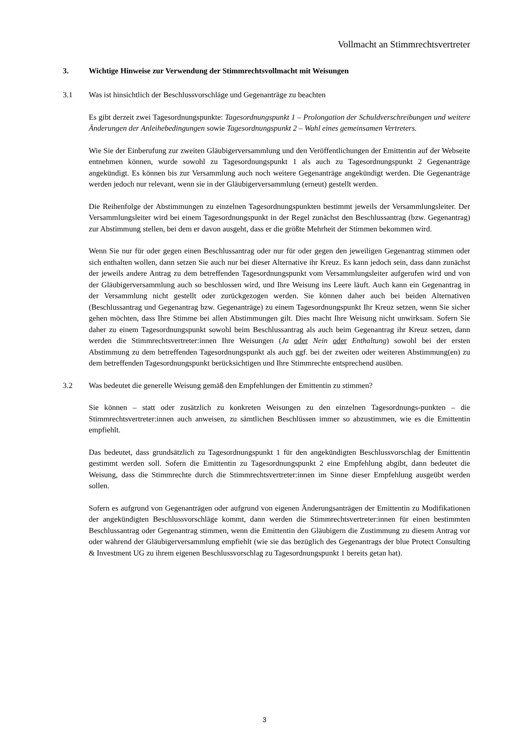Vollmacht an Stimmrechtsvertreter
3. Wichtige Hinweise zur Verwendung der Stimmrechtsvollmacht mit Weisungen
3.1 Was ist hinsichtlich der Beschlussvorschläge und Gegenanträge zu beachten
Es gibt derzeit zwei Tagesordnungspunkte: Tagesordnungspunkt 1 – Prolongation der Schuldverschreibungen und weitere Änderungen der Anleihebedingungen sowie Tagesordnungspunkt 2 – Wahl eines gemeinsamen Vertreters.
Wie Sie der Einberufung zur zweiten Gläubigerversammlung und den Veröffentlichungen der Emittentin auf der Webseite entnehmen können, wurde sowohl zu Tagesordnungspunkt 1 als auch zu Tagesordnungspunkt 2 Gegenanträge angekündigt. Es können bis zur Versammlung auch noch weitere Gegenanträge angekündigt werden. Die Gegenanträge werden jedoch nur relevant, wenn sie in der Gläubigerversammlung (erneut) gestellt werden.
Die Reihenfolge der Abstimmungen zu einzelnen Tagesordnungspunkten bestimmt jeweils der Versammlungsleiter. Der Versammlungsleiter wird bei einem Tagesordnungspunkt in der Regel zunächst den Beschlussantrag (bzw. Gegenantrag) zur Abstimmung stellen, bei dem er davon ausgeht, dass er die größte Mehrheit der Stimmen bekommen wird.
Wenn Sie nur für oder gegen einen Beschlussantrag oder nur für oder gegen den jeweiligen Gegenantrag stimmen oder sich enthalten wollen, dann setzen Sie auch nur bei dieser Alternative ihr Kreuz. Es kann jedoch sein, dass dann zunächst der jeweils andere Antrag zu dem betreffenden Tagesordnungspunkt vom Versammlungsleiter aufgerufen wird und von der Gläubigerversammlung auch so beschlossen wird, und Ihre Weisung ins Leere läuft. Auch kann ein Gegenantrag in der Versammlung nicht gestellt oder zurückgezogen werden. Sie können daher auch bei beiden Alternativen (Beschlussantrag und Gegenantrag bzw. Gegenanträge) zu einem Tagesordnungspunkt Ihr Kreuz setzen, wenn Sie sicher gehen möchten, dass Ihre Stimme bei allen Abstimmungen gilt. Dies macht Ihre Weisung nicht unwirksam. Sofern Sie daher zu einem Tagesordnungspunkt sowohl beim Beschlussantrag als auch beim Gegenantrag ihr Kreuz setzen, dann werden die Stimmrechtsvertreter:innen Ihre Weisungen (Ja oder Nein oder Enthaltung) sowohl bei der ersten Abstimmung zu dem betreffenden Tagesordnungspunkt als auch ggf. bei der zweiten oder weiteren Abstimmung(en) zu dem betreffenden Tagesordnungspunkt berücksichtigen und Ihre Stimmrechte entsprechend ausüben.
3.2 Was bedeutet die generelle Weisung gemäß den Empfehlungen der Emittentin zu stimmen?
Sie können – statt oder zusätzlich zu konkreten Weisungen zu den einzelnen Tagesordnungs-punkten – die Stimmrechtsvertreter:innen auch anweisen, zu sämtlichen Beschlüssen immer so abzustimmen, wie es die Emittentin empfiehlt.
Das bedeutet, dass grundsätzlich zu Tagesordnungspunkt 1 für den angekündigten Beschlussvorschlag der Emittentin gestimmt werden soll. Sofern die Emittentin zu Tagesordnungspunkt 2 eine Empfehlung abgibt, dann bedeutet die Weisung, dass die Stimmrechte durch die Stimmrechtsvertreter:innen im Sinne dieser Empfehlung ausgeübt werden sollen.
Sofern es aufgrund von Gegenanträgen oder aufgrund von eigenen Änderungsanträgen der Emittentin zu Modifikationen der angekündigten Beschlussvorschläge kommt, dann werden die Stimmrechtsvertreter:innen für einen bestimmten Beschlussantrag oder Gegenantrag stimmen, wenn die Emittentin den Gläubigern die Zustimmung zu diesem Antrag vor oder während der Gläubigerversammlung empfiehlt (wie sie das bezüglich des Gegenantrags der blue Protect Consulting & Investment UG zu ihrem eigenen Beschlussvorschlag zu Tagesordnungspunkt 1 bereits getan hat).
3